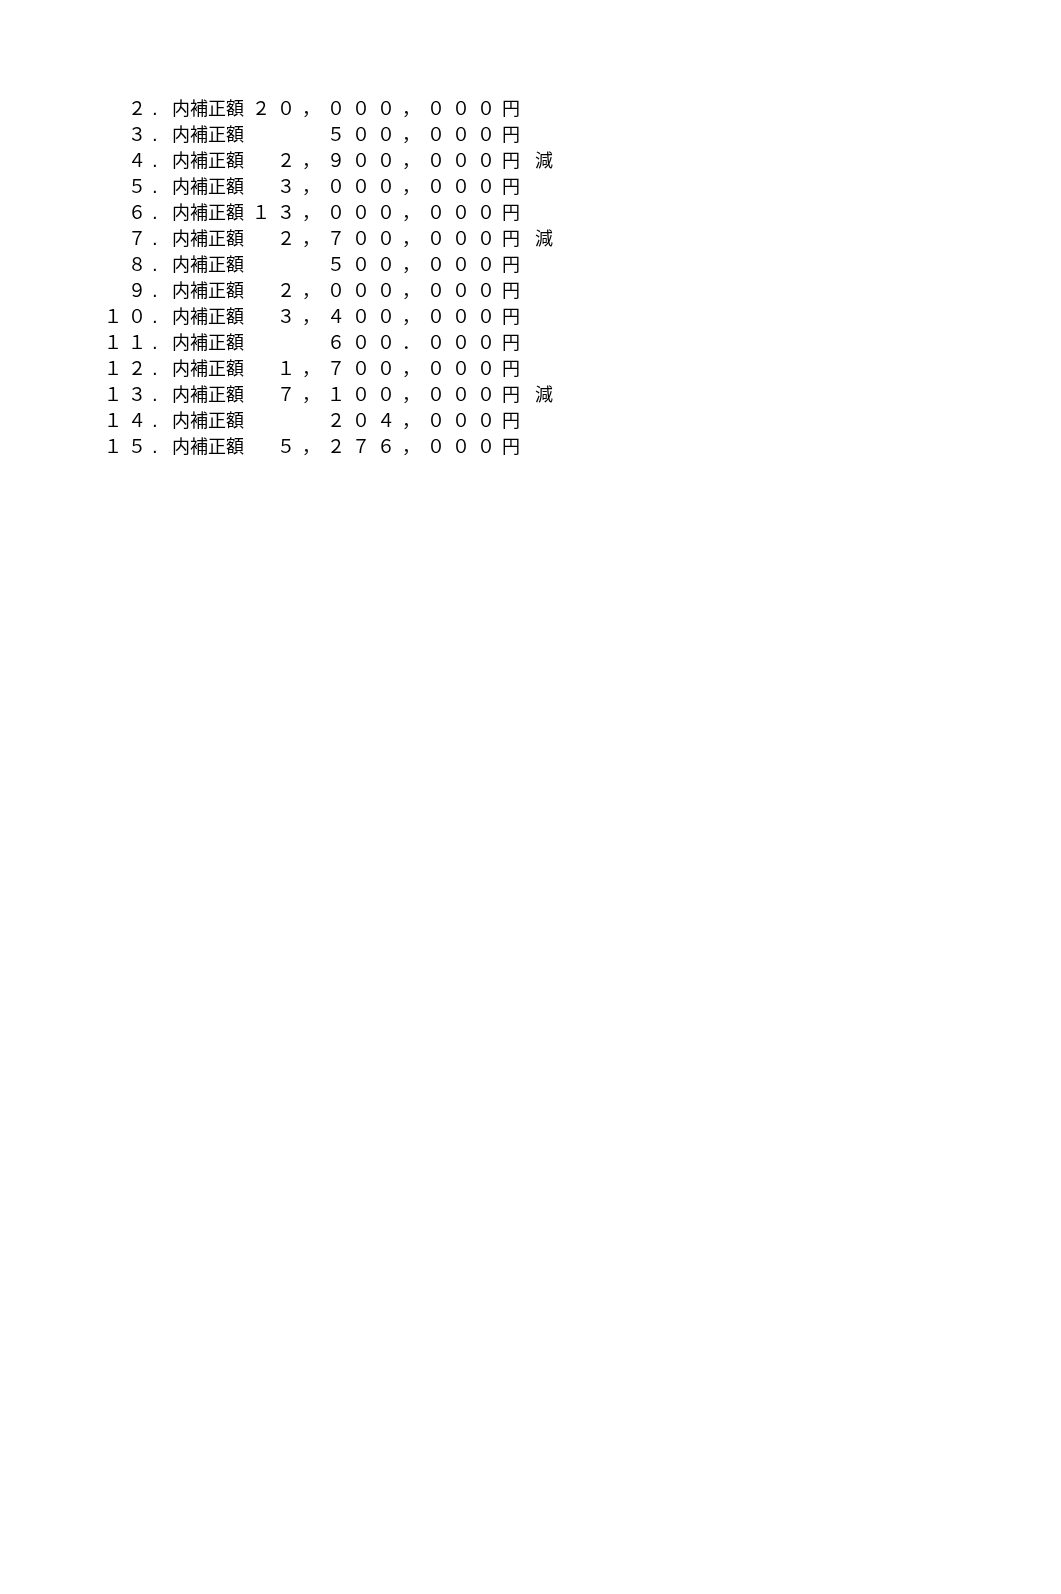| ２. | 内補正額 | ２０，０００，０００円 | |
| ３. | 内補正額 | ５００，０００円 | |
| ４. | 内補正額 | ２，９００，０００円 | 減 |
| ５. | 内補正額 | ３，０００，０００円 | |
| ６. | 内補正額 | １３，０００，０００円 | |
| ７. | 内補正額 | ２，７００，０００円 | 減 |
| ８. | 内補正額 | ５００，０００円 | |
| ９. | 内補正額 | ２，０００，０００円 | |
| １０. | 内補正額 | ３，４００，０００円 | |
| １１. | 内補正額 | ６００．０００円 | |
| １２. | 内補正額 | １，７００，０００円 | |
| １３. | 内補正額 | ７，１００，０００円 | 減 |
| １４. | 内補正額 | ２０４，０００円 | |
| １５. | 内補正額 | ５，２７６，０００円 | |